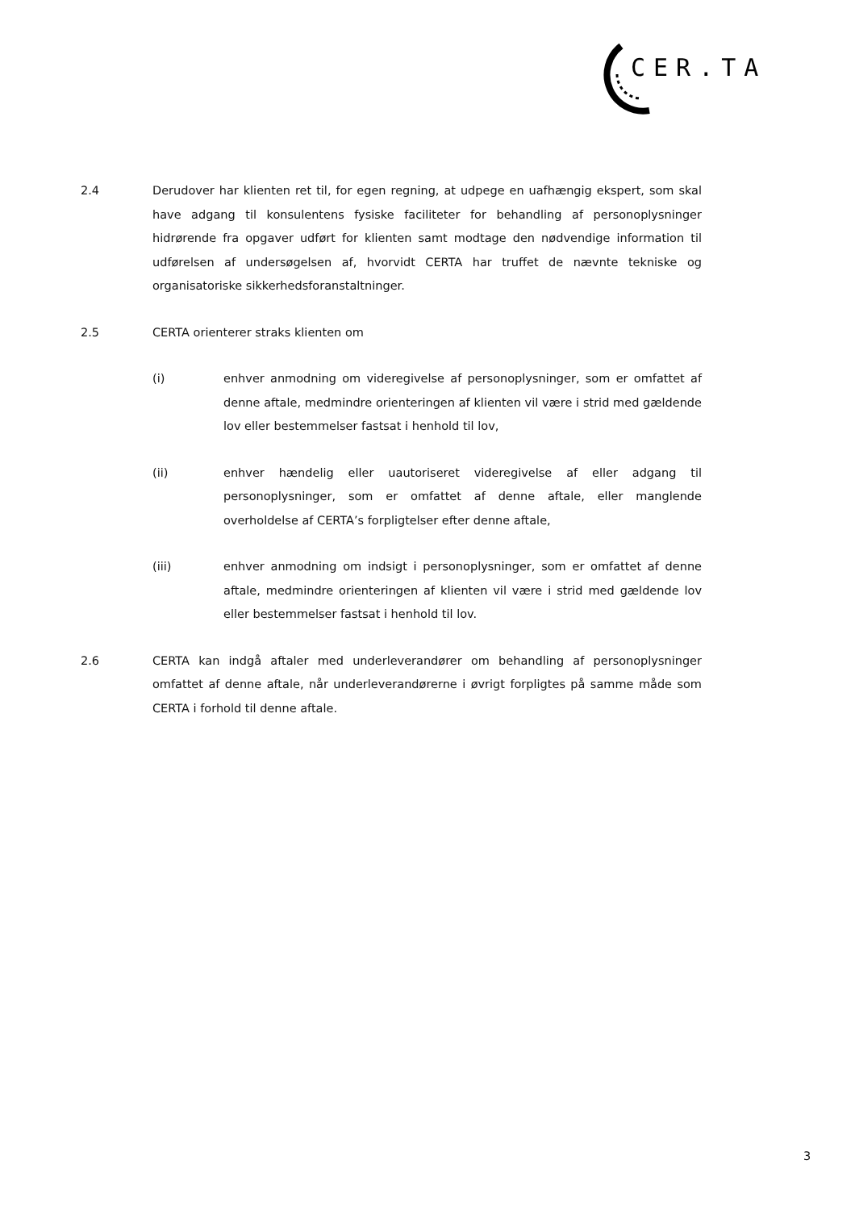CER.TA
2.4 Derudover har klienten ret til, for egen regning, at udpege en uafhængig ekspert, som skal have adgang til konsulentens fysiske faciliteter for behandling af personoplysninger hidrørende fra opgaver udført for klienten samt modtage den nødvendige information til udførelsen af undersøgelsen af, hvorvidt CERTA har truffet de nævnte tekniske og organisatoriske sikkerhedsforanstaltninger.
2.5 CERTA orienterer straks klienten om
(i) enhver anmodning om videregivelse af personoplysninger, som er omfattet af denne aftale, medmindre orienteringen af klienten vil være i strid med gældende lov eller bestemmelser fastsat i henhold til lov,
(ii) enhver hændelig eller uautoriseret videregivelse af eller adgang til personoplysninger, som er omfattet af denne aftale, eller manglende overholdelse af CERTA’s forpligtelser efter denne aftale,
(iii) enhver anmodning om indsigt i personoplysninger, som er omfattet af denne aftale, medmindre orienteringen af klienten vil være i strid med gældende lov eller bestemmelser fastsat i henhold til lov.
2.6 CERTA kan indgå aftaler med underleverandører om behandling af personoplysninger omfattet af denne aftale, når underleverandørerne i øvrigt forpligtes på samme måde som CERTA i forhold til denne aftale.
3